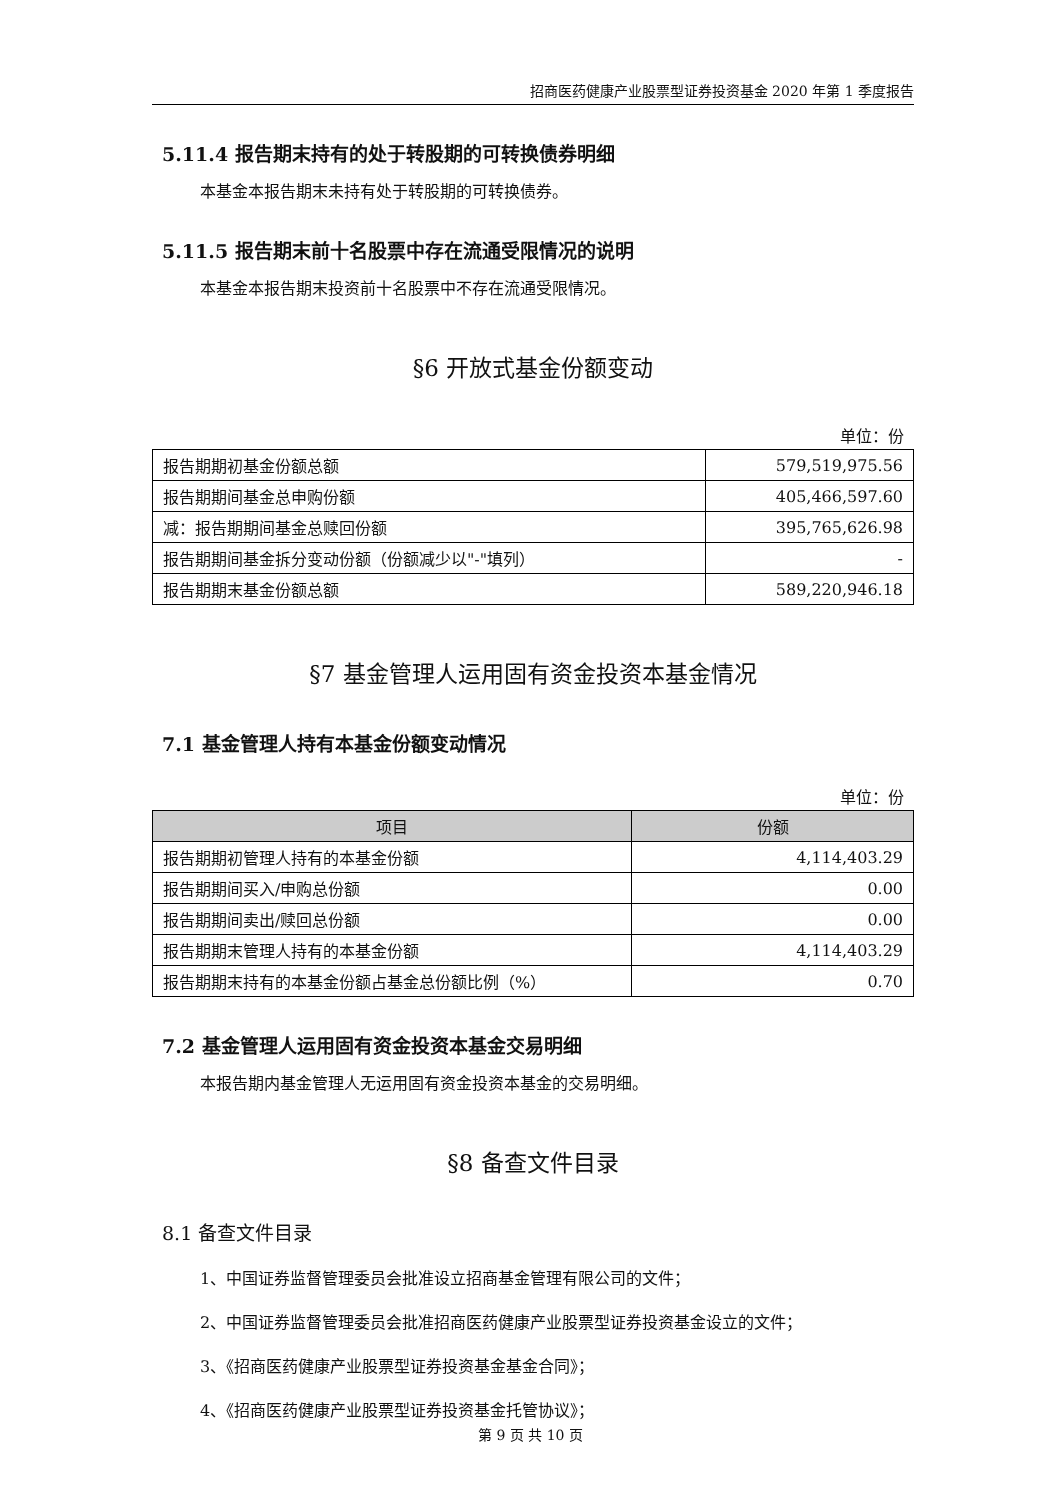招商医药健康产业股票型证券投资基金 2020 年第 1 季度报告
5.11.4 报告期末持有的处于转股期的可转换债券明细
本基金本报告期末未持有处于转股期的可转换债券。
5.11.5 报告期末前十名股票中存在流通受限情况的说明
本基金本报告期末投资前十名股票中不存在流通受限情况。
§6 开放式基金份额变动
单位：份
| 报告期期初基金份额总额 | 579,519,975.56 |
| 报告期期间基金总申购份额 | 405,466,597.60 |
| 减：报告期期间基金总赎回份额 | 395,765,626.98 |
| 报告期期间基金拆分变动份额（份额减少以"-"填列） | - |
| 报告期期末基金份额总额 | 589,220,946.18 |
§7 基金管理人运用固有资金投资本基金情况
7.1 基金管理人持有本基金份额变动情况
单位：份
| 项目 | 份额 |
| --- | --- |
| 报告期期初管理人持有的本基金份额 | 4,114,403.29 |
| 报告期期间买入/申购总份额 | 0.00 |
| 报告期期间卖出/赎回总份额 | 0.00 |
| 报告期期末管理人持有的本基金份额 | 4,114,403.29 |
| 报告期期末持有的本基金份额占基金总份额比例（%） | 0.70 |
7.2 基金管理人运用固有资金投资本基金交易明细
本报告期内基金管理人无运用固有资金投资本基金的交易明细。
§8 备查文件目录
8.1 备查文件目录
1、中国证券监督管理委员会批准设立招商基金管理有限公司的文件；
2、中国证券监督管理委员会批准招商医药健康产业股票型证券投资基金设立的文件；
3、《招商医药健康产业股票型证券投资基金基金合同》；
4、《招商医药健康产业股票型证券投资基金托管协议》；
第 9 页 共 10 页